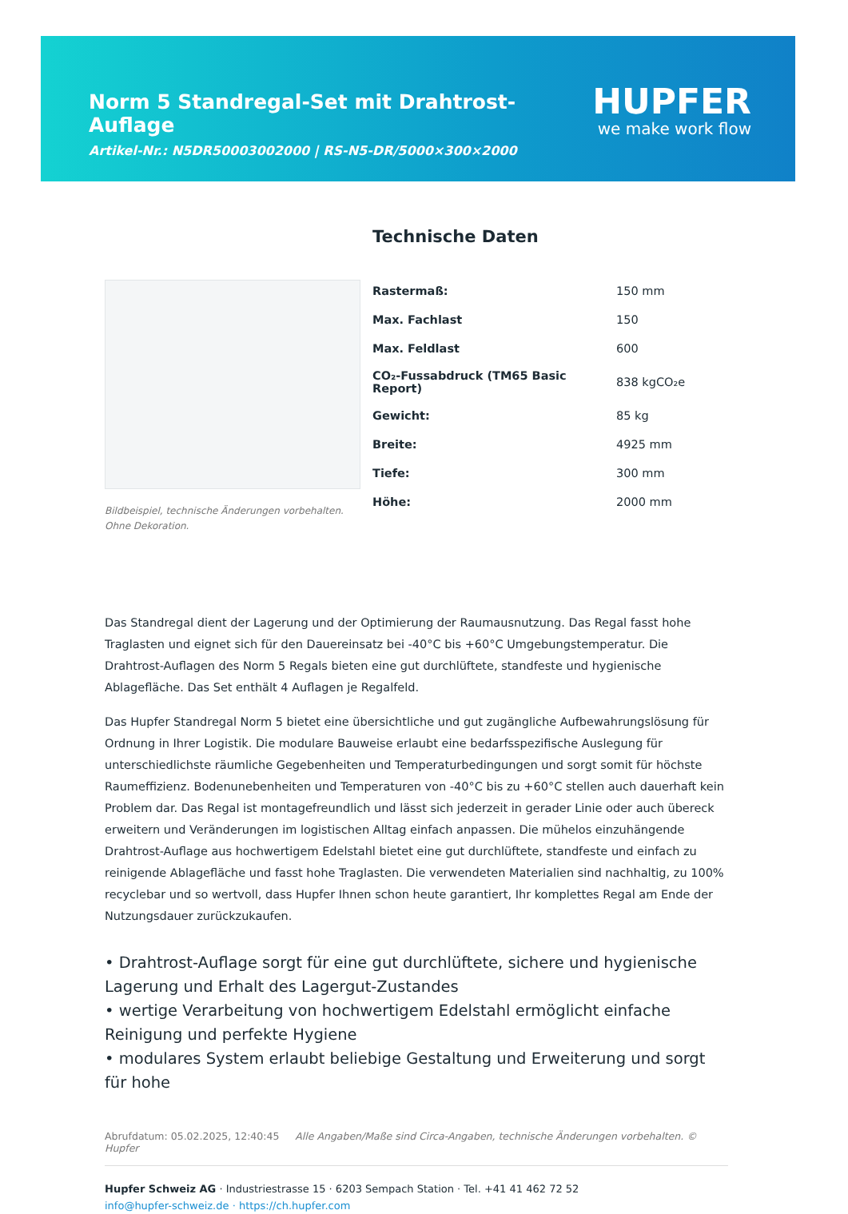Norm 5 Standregal-Set mit Drahtrost-Auflage
Artikel-Nr.: N5DR50003002000 | RS-N5-DR/5000×300×2000
HUPFER
we make work flow
Bildbeispiel, technische Änderungen vorbehalten.
Ohne Dekoration.
Technische Daten
| Rastermaß: | 150 mm |
| Max. Fachlast | 150 |
| Max. Feldlast | 600 |
| CO₂-Fussabdruck (TM65 Basic Report) | 838 kgCO₂e |
| Gewicht: | 85 kg |
| Breite: | 4925 mm |
| Tiefe: | 300 mm |
| Höhe: | 2000 mm |
Das Standregal dient der Lagerung und der Optimierung der Raumausnutzung. Das Regal fasst hohe Traglasten und eignet sich für den Dauereinsatz bei -40°C bis +60°C Umgebungstemperatur. Die Drahtrost-Auflagen des Norm 5 Regals bieten eine gut durchlüftete, standfeste und hygienische Ablagefläche. Das Set enthält 4 Auflagen je Regalfeld.
Das Hupfer Standregal Norm 5 bietet eine übersichtliche und gut zugängliche Aufbewahrungslösung für Ordnung in Ihrer Logistik. Die modulare Bauweise erlaubt eine bedarfsspezifische Auslegung für unterschiedlichste räumliche Gegebenheiten und Temperaturbedingungen und sorgt somit für höchste Raumeffizienz. Bodenunebenheiten und Temperaturen von -40°C bis zu +60°C stellen auch dauerhaft kein Problem dar. Das Regal ist montagefreundlich und lässt sich jederzeit in gerader Linie oder auch übereck erweitern und Veränderungen im logistischen Alltag einfach anpassen. Die mühelos einzuhängende Drahtrost-Auflage aus hochwertigem Edelstahl bietet eine gut durchlüftete, standfeste und einfach zu reinigende Ablagefläche und fasst hohe Traglasten. Die verwendeten Materialien sind nachhaltig, zu 100% recyclebar und so wertvoll, dass Hupfer Ihnen schon heute garantiert, Ihr komplettes Regal am Ende der Nutzungsdauer zurückzukaufen.
• Drahtrost-Auflage sorgt für eine gut durchlüftete, sichere und hygienische Lagerung und Erhalt des Lagergut-Zustandes
• wertige Verarbeitung von hochwertigem Edelstahl ermöglicht einfache Reinigung und perfekte Hygiene
• modulares System erlaubt beliebige Gestaltung und Erweiterung und sorgt für hohe
Abrufdatum: 05.02.2025, 12:40:45 Alle Angaben/Maße sind Circa-Angaben, technische Änderungen vorbehalten. © Hupfer
Hupfer Schweiz AG · Industriestrasse 15 · 6203 Sempach Station · Tel. +41 41 462 72 52
info@hupfer-schweiz.de · https://ch.hupfer.com